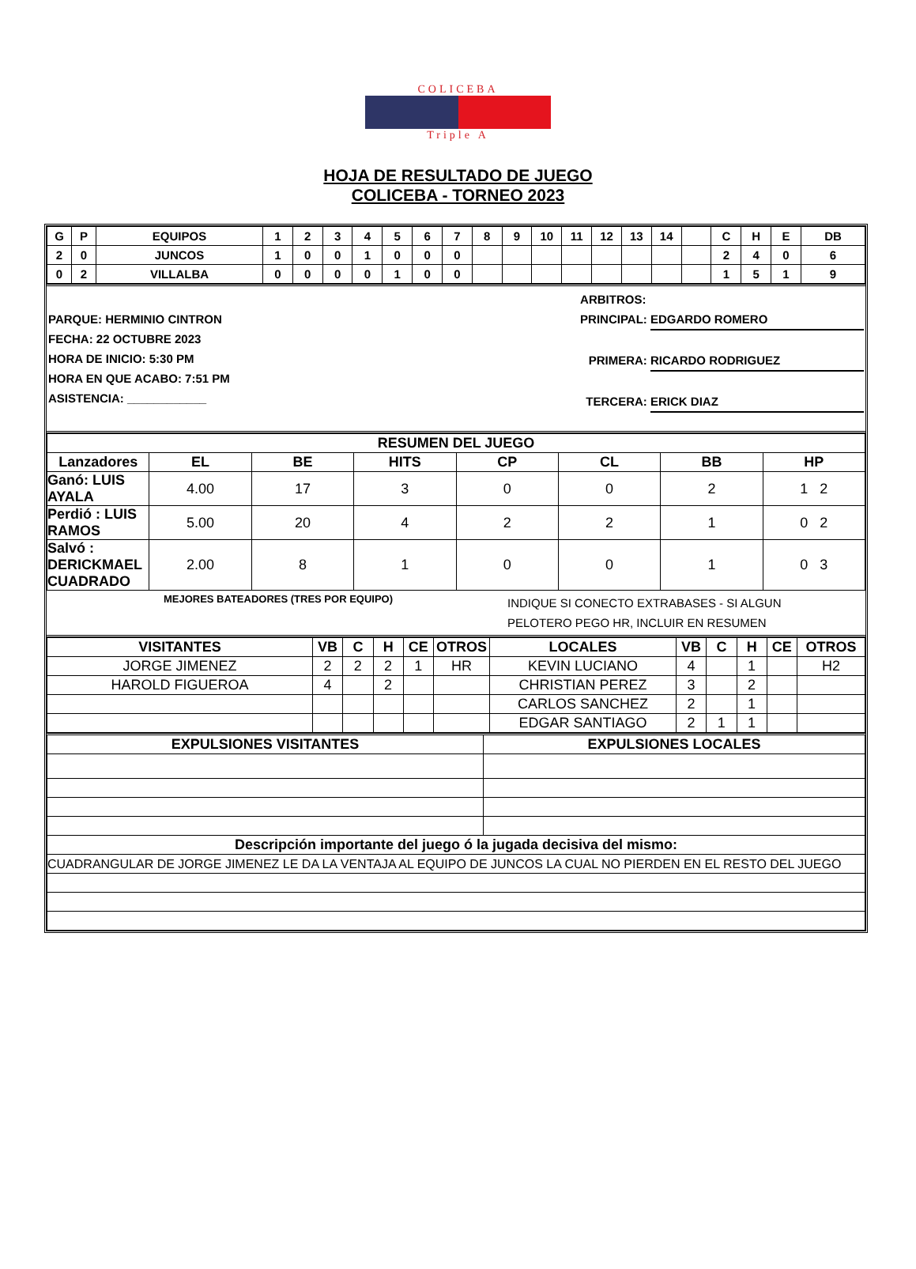COLICEBA
Triple A
HOJA DE RESULTADO DE JUEGO
COLICEBA - TORNEO 2023
| G | P | EQUIPOS | 1 | 2 | 3 | 4 | 5 | 6 | 7 | 8 | 9 | 10 | 11 | 12 | 13 | 14 | | C | H | E | DB |
| --- | --- | --- | --- | --- | --- | --- | --- | --- | --- | --- | --- | --- | --- | --- | --- | --- | --- | --- | --- | --- | --- |
| 2 | 0 | JUNCOS | 1 | 0 | 0 | 1 | 0 | 0 | 0 | | | | | | | | | 2 | 4 | 0 | 6 |
| 0 | 2 | VILLALBA | 0 | 0 | 0 | 0 | 1 | 0 | 0 | | | | | | | | | 1 | 5 | 1 | 9 |
PARQUE: HERMINIO CINTRON
FECHA: 22 OCTUBRE 2023
HORA DE INICIO: 5:30 PM
HORA EN QUE ACABO: 7:51 PM
ASISTENCIA: ____________
ARBITROS:
PRINCIPAL: EDGARDO ROMERO
PRIMERA: RICARDO RODRIGUEZ
TERCERA: ERICK DIAZ
| RESUMEN DEL JUEGO | | | | | | | |
| --- | --- | --- | --- | --- | --- | --- | --- |
| Lanzadores | EL | BE | HITS | CP | CL | BB | HP |
| Ganó: LUIS AYALA | 4.00 | 17 | 3 | 0 | 0 | 2 | 1 2 |
| Perdió : LUIS RAMOS | 5.00 | 20 | 4 | 2 | 2 | 1 | 0 2 |
| Salvó : DERICKMAEL CUADRADO | 2.00 | 8 | 1 | 0 | 0 | 1 | 0 3 |
MEJORES BATEADORES (TRES POR EQUIPO)
INDIQUE SI CONECTO EXTRABASES - SI ALGUN
PELOTERO PEGO HR, INCLUIR EN RESUMEN
| VISITANTES | VB | C | H | CE | OTROS | LOCALES | VB | C | H | CE | OTROS |
| --- | --- | --- | --- | --- | --- | --- | --- | --- | --- | --- | --- |
| JORGE JIMENEZ | 2 | 2 | 2 | 1 | HR | KEVIN LUCIANO | 4 | | 1 | | H2 |
| HAROLD FIGUEROA | 4 | | 2 | | | CHRISTIAN PEREZ | 3 | | 2 | | |
| | | | | | | CARLOS SANCHEZ | 2 | | 1 | | |
| | | | | | | EDGAR SANTIAGO | 2 | 1 | 1 | | |
| EXPULSIONES VISITANTES | EXPULSIONES LOCALES |
| --- | --- |
| Descripción importante del juego ó la jugada decisiva del mismo: | |
| CUADRANGULAR DE JORGE JIMENEZ LE DA LA VENTAJA AL EQUIPO DE JUNCOS LA CUAL NO PIERDEN EN EL RESTO DEL JUEGO | |